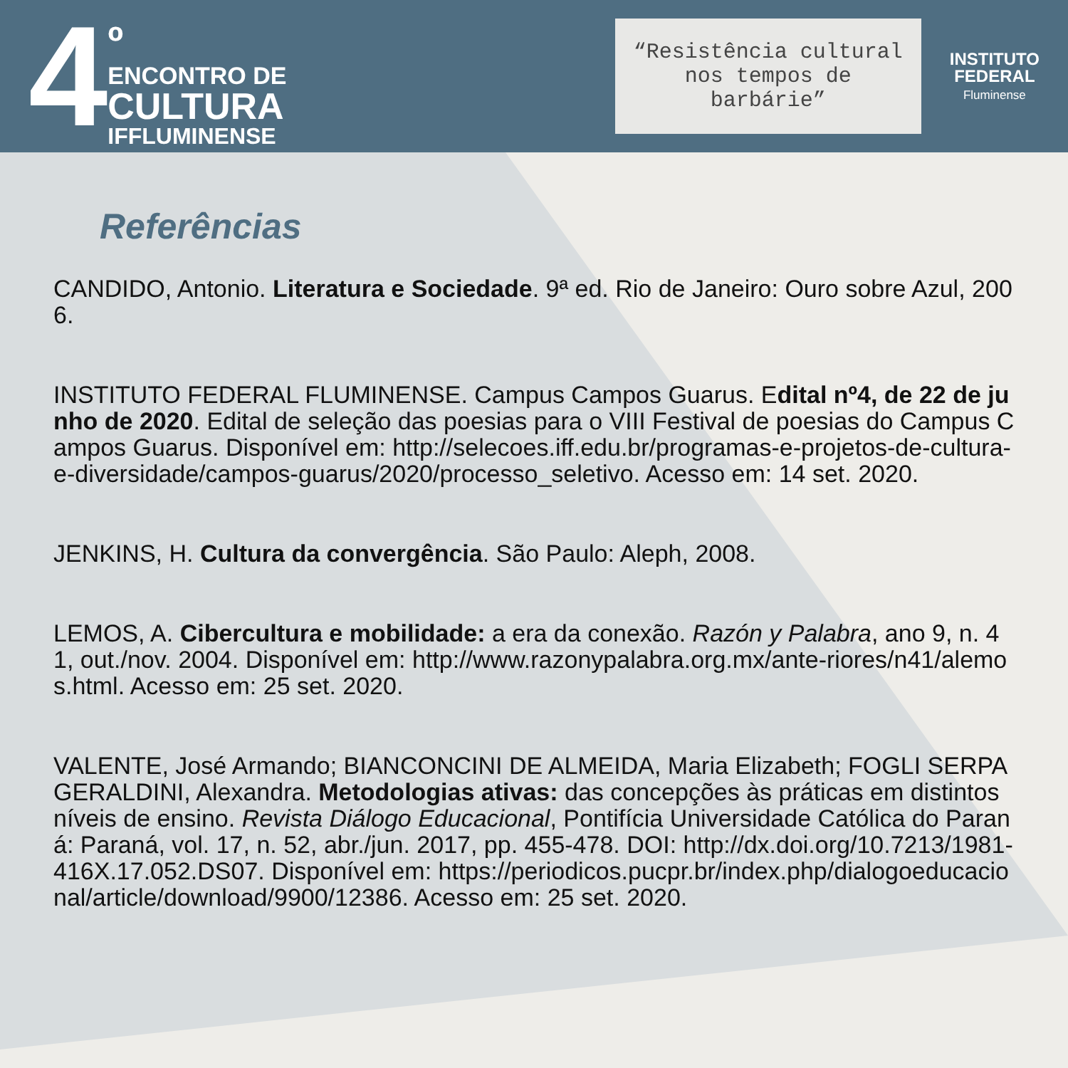4
º
ENCONTRO DE
CULTURA
IFFLUMINENSE
“Resistência cultural nos tempos de barbárie”
INSTITUTO
FEDERAL
Fluminense
Referências
CANDIDO, Antonio. Literatura e Sociedade. 9ª ed. Rio de Janeiro: Ouro sobre Azul, 2006.
INSTITUTO FEDERAL FLUMINENSE. Campus Campos Guarus. Edital nº4, de 22 de junho de 2020. Edital de seleção das poesias para o VIII Festival de poesias do Campus Campos Guarus. Disponível em: http://selecoes.iff.edu.br/programas-e-projetos-de-cultura-e-diversidade/campos-guarus/2020/processo_seletivo. Acesso em: 14 set. 2020.
JENKINS, H. Cultura da convergência. São Paulo: Aleph, 2008.
LEMOS, A. Cibercultura e mobilidade: a era da conexão. Razón y Palabra, ano 9, n. 41, out./nov. 2004. Disponível em: http://www.razonypalabra.org.mx/ante-riores/n41/alemos.html. Acesso em: 25 set. 2020.
VALENTE, José Armando; BIANCONCINI DE ALMEIDA, Maria Elizabeth; FOGLI SERPA GERALDINI, Alexandra. Metodologias ativas: das concepções às práticas em distintos níveis de ensino. Revista Diálogo Educacional, Pontifícia Universidade Católica do Paraná: Paraná, vol. 17, n. 52, abr./jun. 2017, pp. 455-478. DOI: http://dx.doi.org/10.7213/1981-416X.17.052.DS07. Disponível em: https://periodicos.pucpr.br/index.php/dialogoeducacional/article/download/9900/12386. Acesso em: 25 set. 2020.